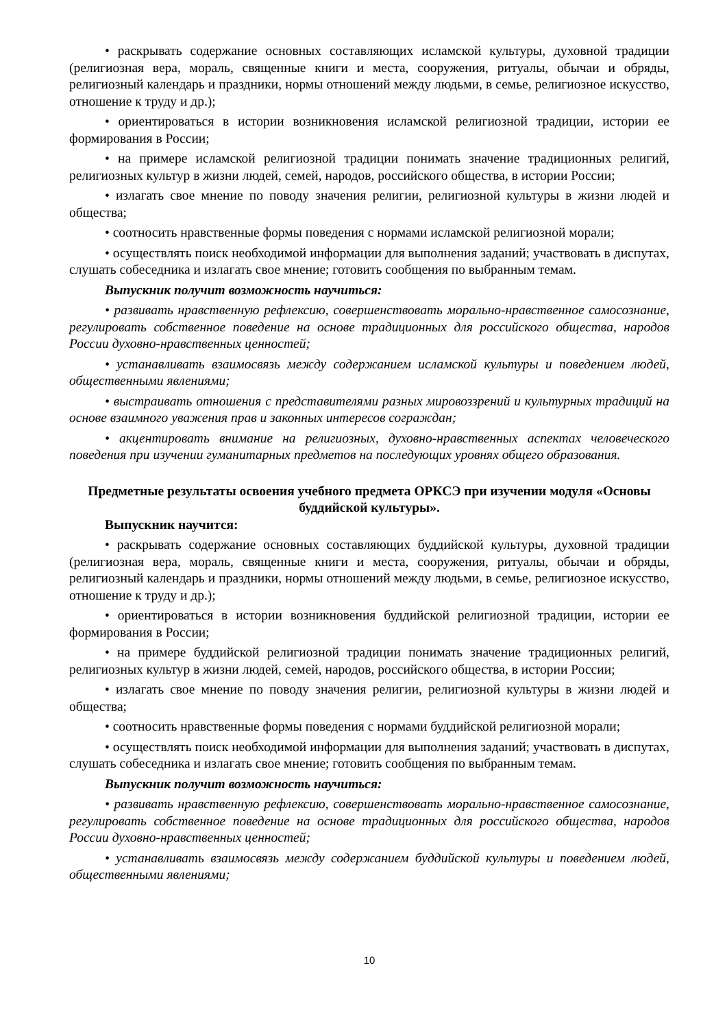• раскрывать содержание основных составляющих исламской культуры, духовной традиции (религиозная вера, мораль, священные книги и места, сооружения, ритуалы, обычаи и обряды, религиозный календарь и праздники, нормы отношений между людьми, в семье, религиозное искусство, отношение к труду и др.);
• ориентироваться в истории возникновения исламской религиозной традиции, истории ее формирования в России;
• на примере исламской религиозной традиции понимать значение традиционных религий, религиозных культур в жизни людей, семей, народов, российского общества, в истории России;
• излагать свое мнение по поводу значения религии, религиозной культуры в жизни людей и общества;
• соотносить нравственные формы поведения с нормами исламской религиозной морали;
• осуществлять поиск необходимой информации для выполнения заданий; участвовать в диспутах, слушать собеседника и излагать свое мнение; готовить сообщения по выбранным темам.
Выпускник получит возможность научиться:
• развивать нравственную рефлексию, совершенствовать морально-нравственное самосознание, регулировать собственное поведение на основе традиционных для российского общества, народов России духовно-нравственных ценностей;
• устанавливать взаимосвязь между содержанием исламской культуры и поведением людей, общественными явлениями;
• выстраивать отношения с представителями разных мировоззрений и культурных традиций на основе взаимного уважения прав и законных интересов сограждан;
• акцентировать внимание на религиозных, духовно-нравственных аспектах человеческого поведения при изучении гуманитарных предметов на последующих уровнях общего образования.
Предметные результаты освоения учебного предмета ОРКСЭ при изучении модуля «Основы буддийской культуры».
Выпускник научится:
• раскрывать содержание основных составляющих буддийской культуры, духовной традиции (религиозная вера, мораль, священные книги и места, сооружения, ритуалы, обычаи и обряды, религиозный календарь и праздники, нормы отношений между людьми, в семье, религиозное искусство, отношение к труду и др.);
• ориентироваться в истории возникновения буддийской религиозной традиции, истории ее формирования в России;
• на примере буддийской религиозной традиции понимать значение традиционных религий, религиозных культур в жизни людей, семей, народов, российского общества, в истории России;
• излагать свое мнение по поводу значения религии, религиозной культуры в жизни людей и общества;
• соотносить нравственные формы поведения с нормами буддийской религиозной морали;
• осуществлять поиск необходимой информации для выполнения заданий; участвовать в диспутах, слушать собеседника и излагать свое мнение; готовить сообщения по выбранным темам.
Выпускник получит возможность научиться:
• развивать нравственную рефлексию, совершенствовать морально-нравственное самосознание, регулировать собственное поведение на основе традиционных для российского общества, народов России духовно-нравственных ценностей;
• устанавливать взаимосвязь между содержанием буддийской культуры и поведением людей, общественными явлениями;
10